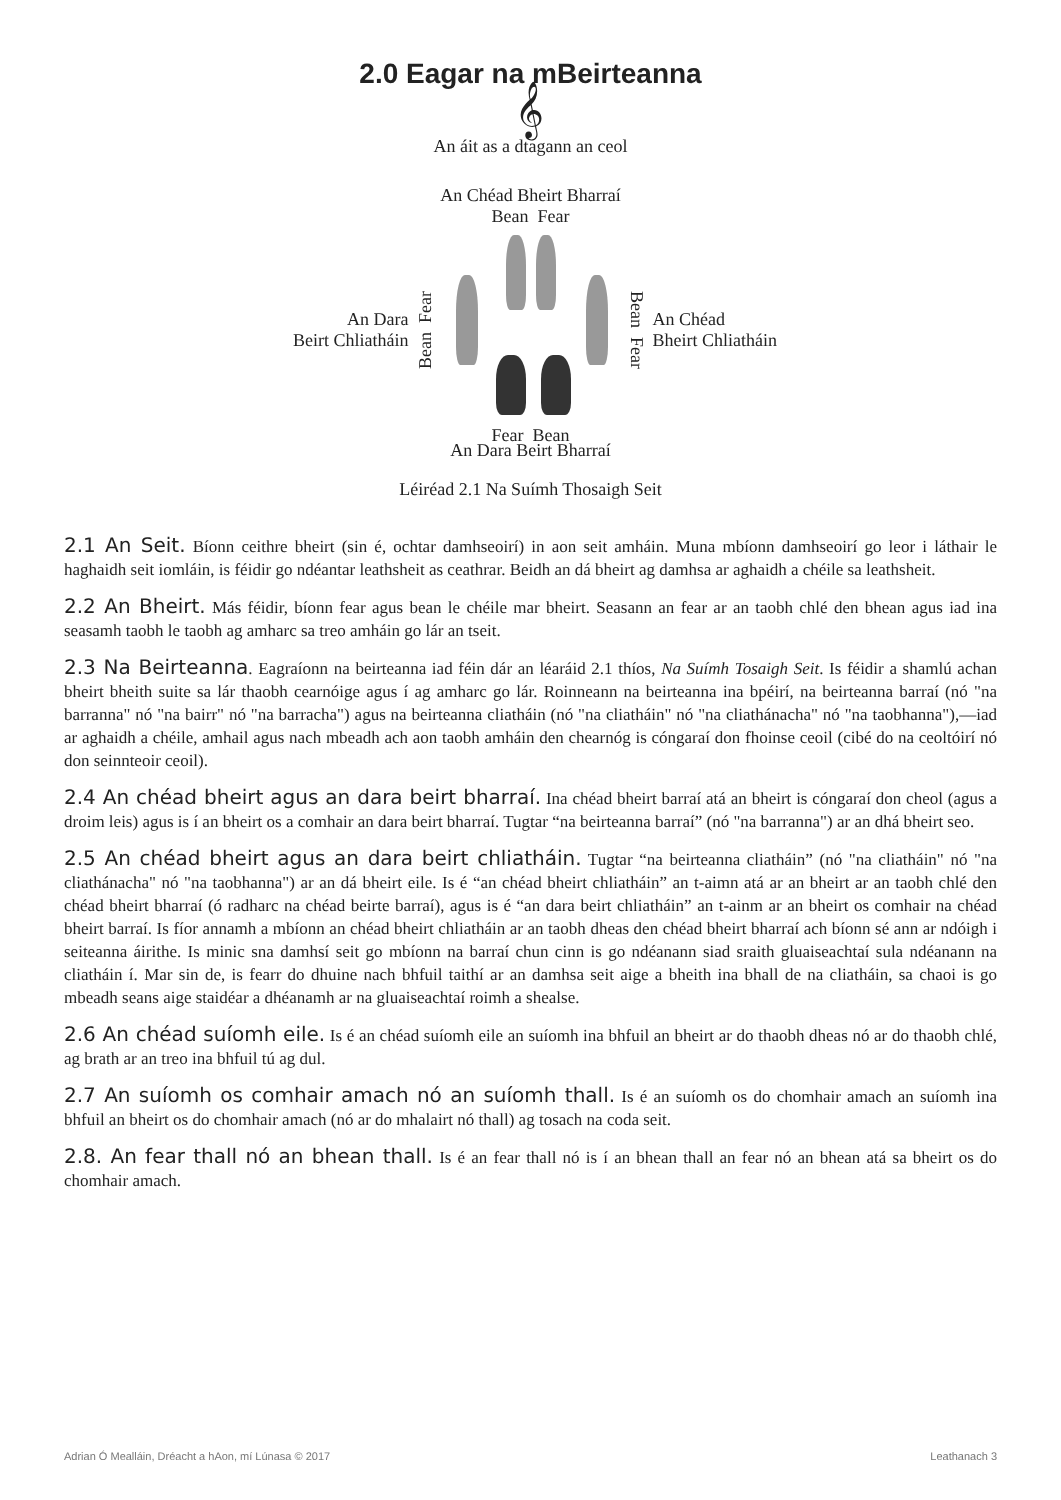2.0 Eagar na mBeirteanna
𝄞
An áit as a dtagann an ceol
An Chéad Bheirt Bharraí
Bean Fear
An Dara
Beirt Chliatháin
Bean Fear
Bean Fear
An Chéad
Bheirt Chliatháin
Fear Bean
An Dara Beirt Bharraí
Léiréad 2.1 Na Suímh Thosaigh Seit
2.1 An Seit. Bíonn ceithre bheirt (sin é, ochtar damhseoirí) in aon seit amháin. Muna mbíonn damhseoirí go leor i láthair le haghaidh seit iomláin, is féidir go ndéantar leathsheit as ceathrar. Beidh an dá bheirt ag damhsa ar aghaidh a chéile sa leathsheit.
2.2 An Bheirt. Más féidir, bíonn fear agus bean le chéile mar bheirt. Seasann an fear ar an taobh chlé den bhean agus iad ina seasamh taobh le taobh ag amharc sa treo amháin go lár an tseit.
2.3 Na Beirteanna. Eagraíonn na beirteanna iad féin dár an léaráid 2.1 thíos, Na Suímh Tosaigh Seit. Is féidir a shamlú achan bheirt bheith suite sa lár thaobh cearnóige agus í ag amharc go lár. Roinneann na beirteanna ina bpéirí, na beirteanna barraí (nó "na barranna" nó "na bairr" nó "na barracha") agus na beirteanna cliatháin (nó "na cliatháin" nó "na cliathánacha" nó "na taobhanna"),—iad ar aghaidh a chéile, amhail agus nach mbeadh ach aon taobh amháin den chearnóg is cóngaraí don fhoinse ceoil (cibé do na ceoltóirí nó don seinnteoir ceoil).
2.4 An chéad bheirt agus an dara beirt bharraí. Ina chéad bheirt barraí atá an bheirt is cóngaraí don cheol (agus a droim leis) agus is í an bheirt os a comhair an dara beirt bharraí. Tugtar “na beirteanna barraí” (nó "na barranna") ar an dhá bheirt seo.
2.5 An chéad bheirt agus an dara beirt chliatháin. Tugtar “na beirteanna cliatháin” (nó "na cliatháin" nó "na cliathánacha" nó "na taobhanna") ar an dá bheirt eile. Is é “an chéad bheirt chliatháin” an t-aimn atá ar an bheirt ar an taobh chlé den chéad bheirt bharraí (ó radharc na chéad beirte barraí), agus is é “an dara beirt chliatháin” an t-ainm ar an bheirt os comhair na chéad bheirt barraí. Is fíor annamh a mbíonn an chéad bheirt chliatháin ar an taobh dheas den chéad bheirt bharraí ach bíonn sé ann ar ndóigh i seiteanna áirithe. Is minic sna damhsí seit go mbíonn na barraí chun cinn is go ndéanann siad sraith gluaiseachtaí sula ndéanann na cliatháin í. Mar sin de, is fearr do dhuine nach bhfuil taithí ar an damhsa seit aige a bheith ina bhall de na cliatháin, sa chaoi is go mbeadh seans aige staidéar a dhéanamh ar na gluaiseachtaí roimh a shealse.
2.6 An chéad suíomh eile. Is é an chéad suíomh eile an suíomh ina bhfuil an bheirt ar do thaobh dheas nó ar do thaobh chlé, ag brath ar an treo ina bhfuil tú ag dul.
2.7 An suíomh os comhair amach nó an suíomh thall. Is é an suíomh os do chomhair amach an suíomh ina bhfuil an bheirt os do chomhair amach (nó ar do mhalairt nó thall) ag tosach na coda seit.
2.8. An fear thall nó an bhean thall. Is é an fear thall nó is í an bhean thall an fear nó an bhean atá sa bheirt os do chomhair amach.
Adrian Ó Mealláin, Dréacht a hAon, mí Lúnasa © 2017 Leathanach 3